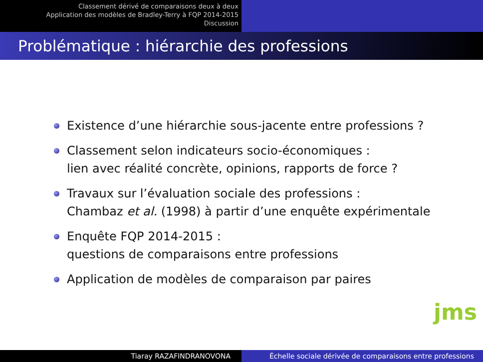Classement dérivé de comparaisons deux à deux
Application des modèles de Bradley-Terry à FQP 2014-2015
Discussion
Problématique : hiérarchie des professions
Existence d’une hiérarchie sous-jacente entre professions ?
Classement selon indicateurs socio-économiques :
lien avec réalité concrète, opinions, rapports de force ?
Travaux sur l’évaluation sociale des professions :
Chambaz et al. (1998) à partir d’une enquête expérimentale
Enquête FQP 2014-2015 :
questions de comparaisons entre professions
Application de modèles de comparaison par paires
jms
Tiaray RAZAFINDRANOVONA Échelle sociale dérivée de comparaisons entre professions